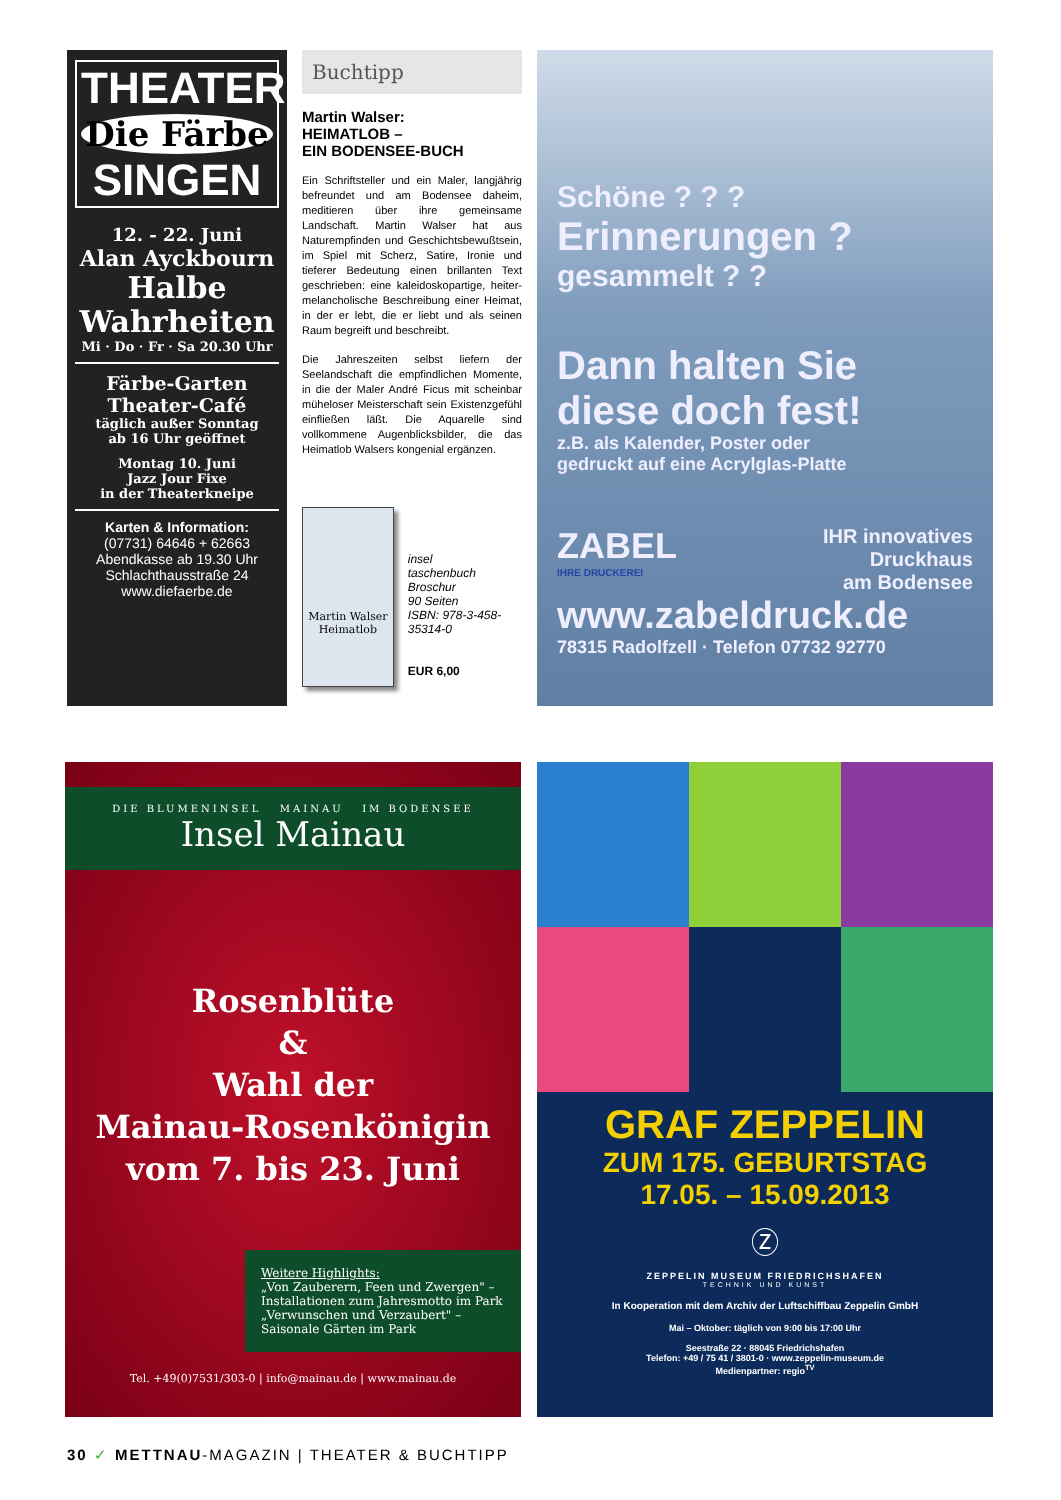THEATER
Die Färbe
SINGEN
12. - 22. Juni
Alan Ayckbourn
Halbe Wahrheiten
Mi · Do · Fr · Sa 20.30 Uhr
Färbe-Garten
Theater-Café
täglich außer Sonntag
ab 16 Uhr geöffnet
Montag 10. Juni
Jazz Jour Fixe
in der Theaterkneipe
Karten & Information:
(07731) 64646 + 62663
Abendkasse ab 19.30 Uhr
Schlachthausstraße 24
www.diefaerbe.de
Buchtipp
Martin Walser:
HEIMATLOB –
EIN BODENSEE-BUCH
Ein Schriftsteller und ein Maler, langjährig befreundet und am Bodensee daheim, meditieren über ihre gemeinsame Landschaft. Martin Walser hat aus Naturempfinden und Geschichtsbewußtsein, im Spiel mit Scherz, Satire, Ironie und tieferer Bedeutung einen brillanten Text geschrieben: eine kaleidoskopartige, heiter-melancholische Beschreibung einer Heimat, in der er lebt, die er liebt und als seinen Raum begreift und beschreibt.
Die Jahreszeiten selbst liefern der Seelandschaft die empfindlichen Momente, in die der Maler André Ficus mit scheinbar müheloser Meisterschaft sein Existenzgefühl einfließen läßt. Die Aquarelle sind vollkommene Augenblicksbilder, die das Heimatlob Walsers kongenial ergänzen.
Martin Walser
Heimatlob
insel
taschenbuch
Broschur
90 Seiten
ISBN: 978-3-458-35314-0
EUR 6,00
Schöne ? ? ?
Erinnerungen ?
gesammelt ? ?
Dann halten Sie
diese doch fest!
z.B. als Kalender, Poster oder
gedruckt auf eine Acrylglas-Platte
ZABEL
IHRE DRUCKEREI
IHR innovatives
Druckhaus
am Bodensee
www.zabeldruck.de
78315 Radolfzell · Telefon 07732 92770
DIE BLUMENINSEL MAINAU IM BODENSEE
Insel Mainau
Rosenblüte
&
Wahl der
Mainau-Rosenkönigin
vom 7. bis 23. Juni
Weitere Highlights:
„Von Zauberern, Feen und Zwergen" –
Installationen zum Jahresmotto im Park
„Verwunschen und Verzaubert" –
Saisonale Gärten im Park
Tel. +49(0)7531/303-0 | info@mainau.de | www.mainau.de
GRAF ZEPPELIN
ZUM 175. GEBURTSTAG
17.05. – 15.09.2013
Ⓩ
ZEPPELIN MUSEUM FRIEDRICHSHAFEN
TECHNIK UND KUNST
In Kooperation mit dem Archiv der Luftschiffbau Zeppelin GmbH
Mai – Oktober: täglich von 9:00 bis 17:00 Uhr
Seestraße 22 · 88045 Friedrichshafen
Telefon: +49 / 75 41 / 3801-0 · www.zeppelin-museum.de
Medienpartner: regio<sup>TV</sup>
30 ✓ METTNAU-MAGAZIN | THEATER & BUCHTIPP